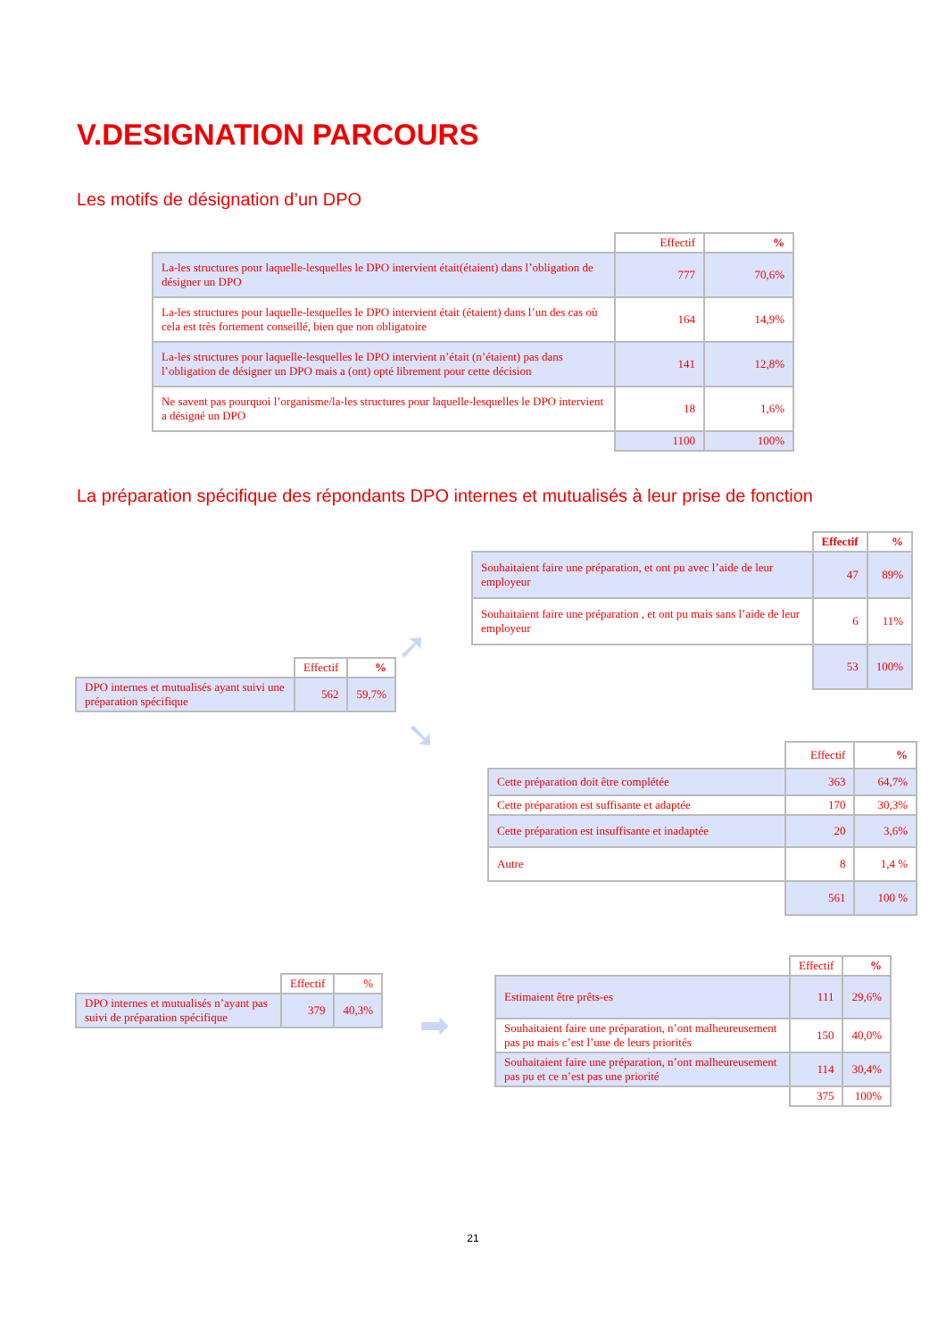V.DESIGNATION PARCOURS
Les motifs de désignation d’un DPO
| | Effectif | % |
| La-les structures pour laquelle-lesquelles le DPO intervient était(étaient) dans l’obligation de désigner un DPO | 777 | 70,6% |
| La-les structures pour laquelle-lesquelles le DPO intervient était (étaient) dans l’un des cas où cela est très fortement conseillé, bien que non obligatoire | 164 | 14,9% |
| La-les structures pour laquelle-lesquelles le DPO intervient n’était (n’étaient) pas dans l’obligation de désigner un DPO mais a (ont) opté librement pour cette décision | 141 | 12,8% |
| Ne savent pas pourquoi l’organisme/la-les structures pour laquelle-lesquelles le DPO intervient a désigné un DPO | 18 | 1,6% |
| | 1100 | 100% |
La préparation spécifique des répondants DPO internes et mutualisés à leur prise de fonction
| | Effectif | % |
| DPO internes et mutualisés ayant suivi une préparation spécifique | 562 | 59,7% |
➚
➘
| | Effectif | % |
| Souhaitaient faire une préparation, et ont pu avec l’aide de leur employeur | 47 | 89% |
| Souhaitaient faire une préparation , et ont pu mais sans l’aide de leur employeur | 6 | 11% |
| | 53 | 100% |
| | Effectif | % |
| Cette préparation doit être complétée | 363 | 64,7% |
| Cette préparation est suffisante et adaptée | 170 | 30,3% |
| Cette préparation est insuffisante et inadaptée | 20 | 3,6% |
| Autre | 8 | 1,4 % |
| | 561 | 100 % |
| | Effectif | % |
| DPO internes et mutualisés n’ayant pas suivi de préparation spécifique | 379 | 40,3% |
➡
| | Effectif | % |
| Estimaient être prêts-es | 111 | 29,6% |
| Souhaitaient faire une préparation, n’ont malheureusement pas pu mais c’est l’une de leurs priorités | 150 | 40,0% |
| Souhaitaient faire une préparation, n’ont malheureusement pas pu et ce n’est pas une priorité | 114 | 30,4% |
| | 375 | 100% |
21